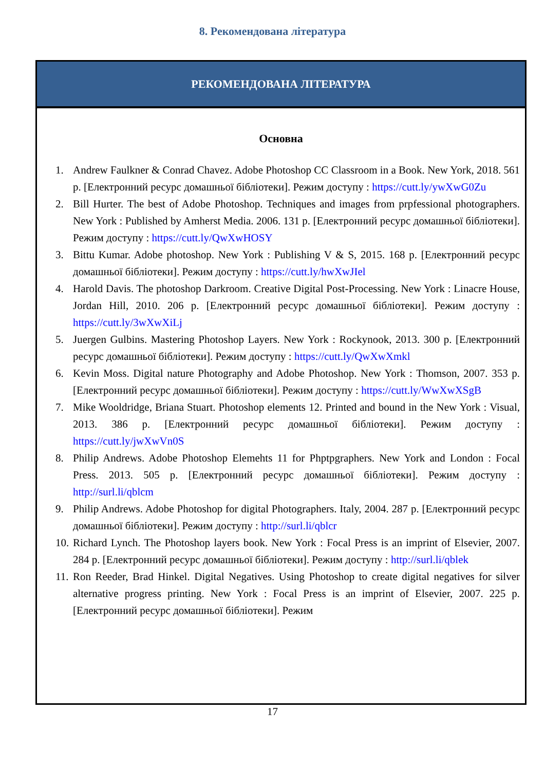8. Рекомендована література
РЕКОМЕНДОВАНА ЛІТЕРАТУРА
Основна
1. Andrew Faulkner & Conrad Chavez. Adobe Photoshop CC Classroom in a Book. New York, 2018. 561 p. [Електронний ресурс домашньої бібліотеки]. Режим доступу : https://cutt.ly/ywXwG0Zu
2. Bill Hurter. The best of Adobe Photoshop. Techniques and images from prpfessional photographers. New York : Published by Amherst Media. 2006. 131 p. [Електронний ресурс домашньої бібліотеки]. Режим доступу : https://cutt.ly/QwXwHOSY
3. Bittu Kumar. Adobe photoshop. New York : Publishing V & S, 2015. 168 p. [Електронний ресурс домашньої бібліотеки]. Режим доступу : https://cutt.ly/hwXwJIel
4. Harold Davis. The photoshop Darkroom. Creative Digital Post-Processing. New York : Linacre House, Jordan Hill, 2010. 206 p. [Електронний ресурс домашньої бібліотеки]. Режим доступу : https://cutt.ly/3wXwXiLj
5. Juergen Gulbins. Mastering Photoshop Layers. New York : Rockynook, 2013. 300 p. [Електронний ресурс домашньої бібліотеки]. Режим доступу : https://cutt.ly/QwXwXmkl
6. Kevin Moss. Digital nature Photography and Adobe Photoshop. New York : Thomson, 2007. 353 p. [Електронний ресурс домашньої бібліотеки]. Режим доступу : https://cutt.ly/WwXwXSgB
7. Mike Wooldridge, Briana Stuart. Photoshop elements 12. Printed and bound in the New York : Visual, 2013. 386 p. [Електронний ресурс домашньої бібліотеки]. Режим доступу : https://cutt.ly/jwXwVn0S
8. Philip Andrews. Adobe Photoshop Elemehts 11 for Phptpgraphers. New York and London : Focal Press. 2013. 505 p. [Електронний ресурс домашньої бібліотеки]. Режим доступу : http://surl.li/qblcm
9. Philip Andrews. Adobe Photoshop for digital Photographers. Italy, 2004. 287 p. [Електронний ресурс домашньої бібліотеки]. Режим доступу : http://surl.li/qblcr
10. Richard Lynch. The Photoshop layers book. New York : Focal Press is an imprint of Elsevier, 2007. 284 p. [Електронний ресурс домашньої бібліотеки]. Режим доступу : http://surl.li/qblek
11. Ron Reeder, Brad Hinkel. Digital Negatives. Using Photoshop to create digital negatives for silver alternative progress printing. New York : Focal Press is an imprint of Elsevier, 2007. 225 p. [Електронний ресурс домашньої бібліотеки]. Режим
17